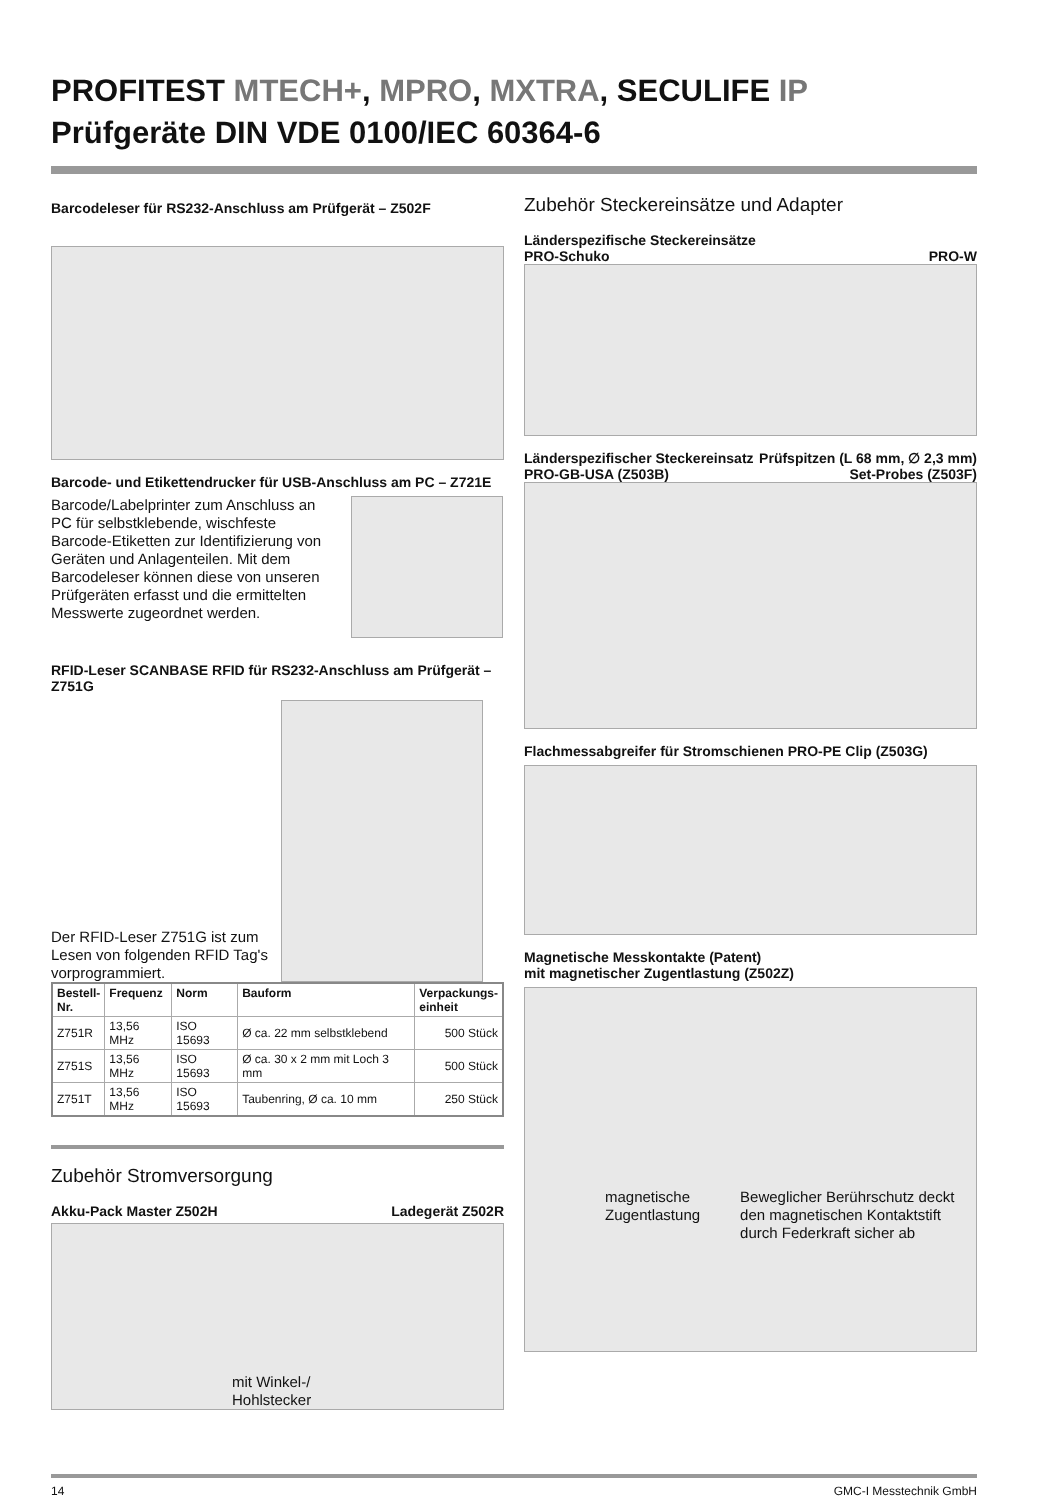PROFITEST MTECH+, MPRO, MXTRA, SECULIFE IP
Prüfgeräte DIN VDE 0100/IEC 60364-6
Barcodeleser für RS232-Anschluss am Prüfgerät – Z502F
Barcode- und Etikettendrucker für USB-Anschluss am PC – Z721E
Barcode/Labelprinter zum Anschluss an PC für selbstklebende, wischfeste Barcode-Etiketten zur Identifizierung von Geräten und Anlagenteilen. Mit dem Barcodeleser können diese von unseren Prüfgeräten erfasst und die ermittelten Messwerte zugeordnet werden.
RFID-Leser SCANBASE RFID für RS232-Anschluss am Prüfgerät – Z751G
Der RFID-Leser Z751G ist zum Lesen von folgenden RFID Tag's vorprogrammiert.
| Bestell- Nr. | Frequenz | Norm | Bauform | Verpackungs- einheit |
| --- | --- | --- | --- | --- |
| Z751R | 13,56 MHz | ISO 15693 | Ø ca. 22 mm selbstklebend | 500 Stück |
| Z751S | 13,56 MHz | ISO 15693 | Ø ca. 30 x 2 mm mit Loch 3 mm | 500 Stück |
| Z751T | 13,56 MHz | ISO 15693 | Taubenring, Ø ca. 10 mm | 250 Stück |
Zubehör Stromversorgung
Akku-Pack Master Z502H Ladegerät Z502R
mit Winkel-/
Hohlstecker
Zubehör Steckereinsätze und Adapter
Länderspezifische Steckereinsätze
PRO-Schuko PRO-W
Länderspezifischer Steckereinsatz
PRO-GB-USA (Z503B) Prüfspitzen (L 68 mm, ∅ 2,3 mm)
Set-Probes (Z503F)
Flachmessabgreifer für Stromschienen PRO-PE Clip (Z503G)
Magnetische Messkontakte (Patent)
mit magnetischer Zugentlastung (Z502Z)
magnetische
Zugentlastung
Beweglicher Berührschutz deckt den magnetischen Kontaktstift durch Federkraft sicher ab
14 GMC-I Messtechnik GmbH